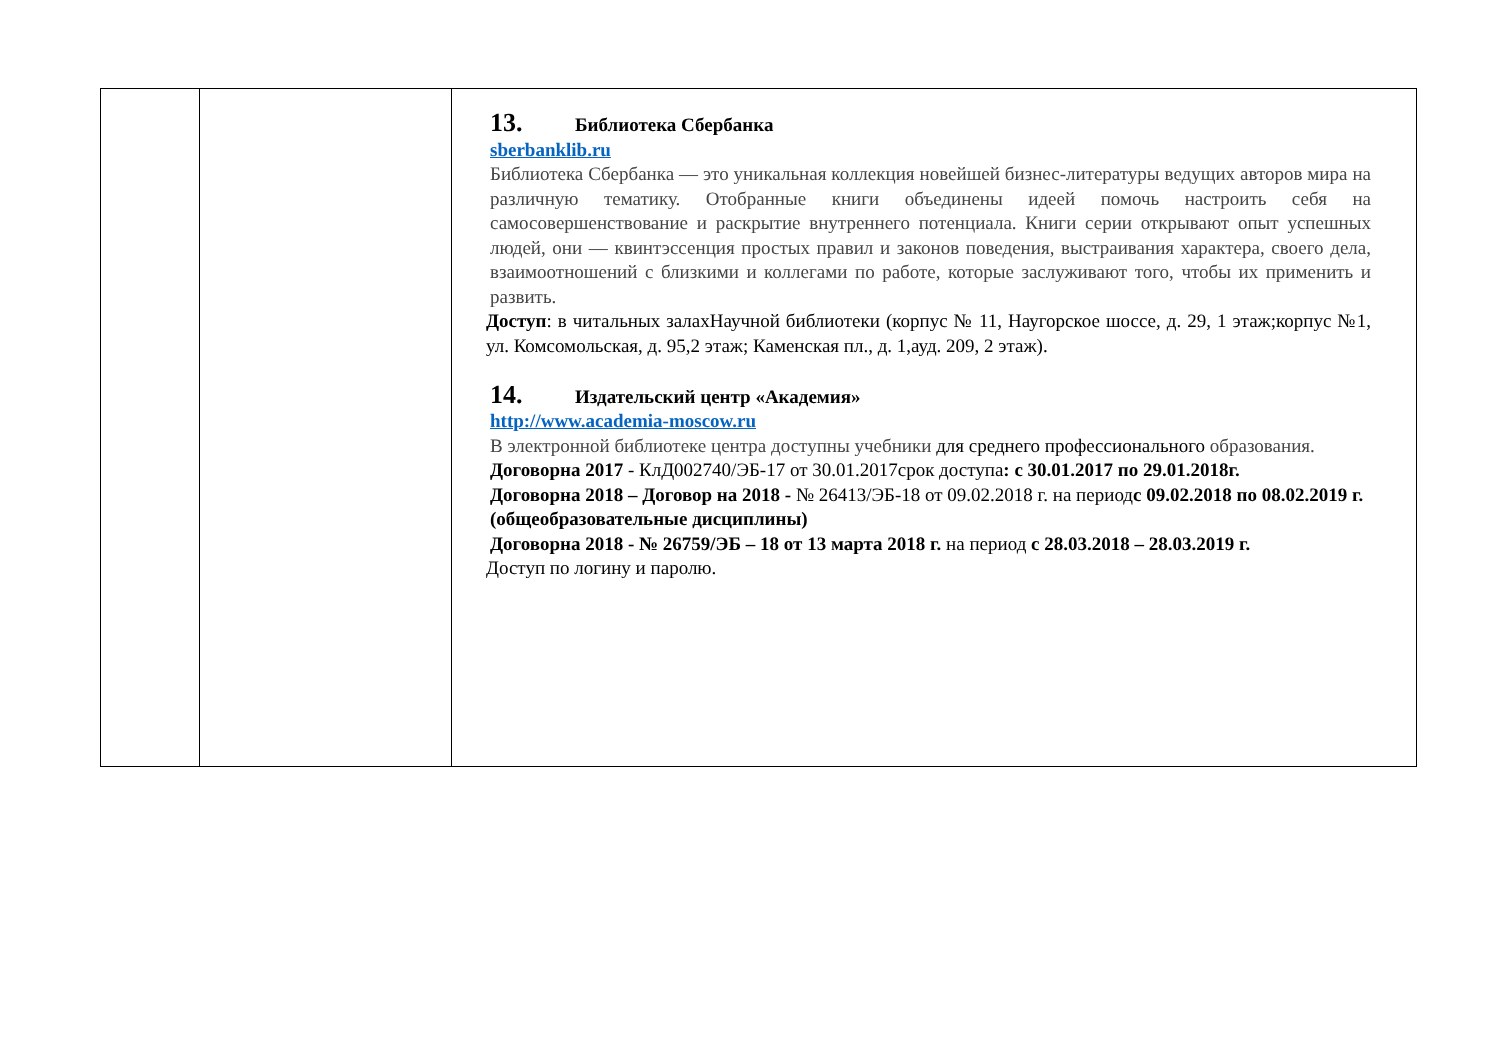| | | 13. Библиотека Сбербанка sberbanklib.ru Библиотека Сбербанка — это уникальная коллекция новейшей бизнес-литературы ведущих авторов мира на различную тематику. Отобранные книги объединены идеей помочь настроить себя на самосовершенствование и раскрытие внутреннего потенциала. Книги серии открывают опыт успешных людей, они — квинтэссенция простых правил и законов поведения, выстраивания характера, своего дела, взаимоотношений с близкими и коллегами по работе, которые заслуживают того, чтобы их применить и развить. Доступ : в читальных залахНаучной библиотеки (корпус № 11, Наугорское шоссе, д. 29, 1 этаж;корпус №1, ул. Комсомольская, д. 95,2 этаж; Каменская пл., д. 1,ауд. 209, 2 этаж). 14. Издательский центр «Академия» http://www.academia-moscow.ru В электронной библиотеке центра доступны учебники для среднего профессионального образования. Договорна 2017 - КлД002740/ЭБ-17 от 30.01.2017срок доступа : с 30.01.2017 по 29.01.2018г. Договорна 2018 – Договор на 2018 - № 26413/ЭБ-18 от 09.02.2018 г. на период с 09.02.2018 по 08.02.2019 г. (общеобразовательные дисциплины) Договорна 2018 - № 26759/ЭБ – 18 от 13 марта 2018 г. на период с 28.03.2018 – 28.03.2019 г. Доступ по логину и паролю. |